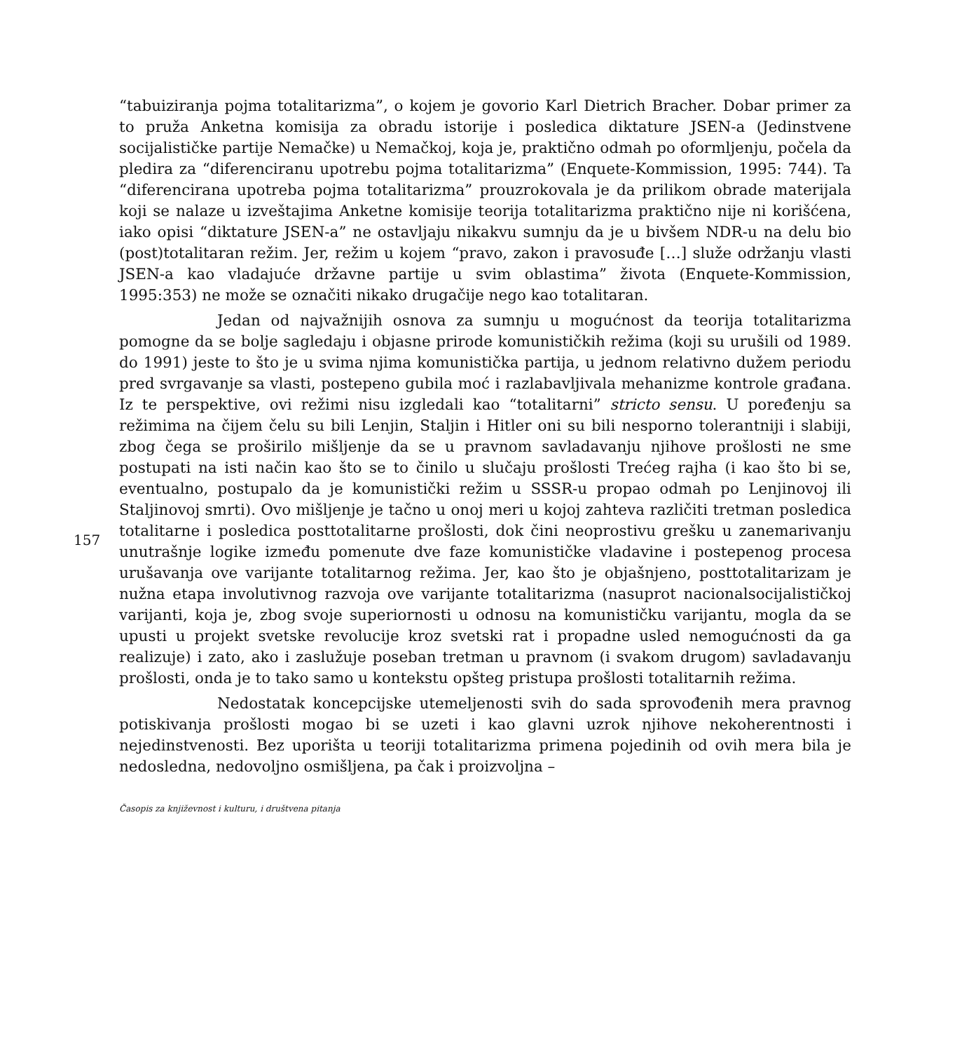“tabuiziranja pojma totalitarizma”, o kojem je govorio Karl Dietrich Bracher. Dobar primer za to pruža Anketna komisija za obradu istorije i posledica diktature JSEN-a (Jedinstvene socijalističke partije Nemačke) u Nemačkoj, koja je, praktično odmah po oformljenju, počela da pledira za “diferenciranu upotrebu pojma totalitarizma” (Enquete-Kommission, 1995: 744). Ta “diferencirana upotreba pojma totalitarizma” prouzrokovala je da prilikom obrade materijala koji se nalaze u izveštajima Anketne komisije teorija totalitarizma praktično nije ni korišćena, iako opisi “diktature JSEN-a” ne ostavljaju nikakvu sumnju da je u bivšem NDR-u na delu bio (post)totalitaran režim. Jer, režim u kojem “pravo, zakon i pravosuđe […] služe održanju vlasti JSEN-a kao vladajuće državne partije u svim oblastima” života (Enquete-Kommission, 1995:353) ne može se označiti nikako drugačije nego kao totalitaran.
Jedan od najvažnijih osnova za sumnju u mogućnost da teorija totalitarizma pomogne da se bolje sagledaju i objasne prirode komunističkih režima (koji su urušili od 1989. do 1991) jeste to što je u svima njima komunistička partija, u jednom relativno dužem periodu pred svrgavanje sa vlasti, postepeno gubila moć i razlabavljivala mehanizme kontrole građana. Iz te perspektive, ovi režimi nisu izgledali kao “totalitarni” stricto sensu. U poređenju sa režimima na čijem čelu su bili Lenjin, Staljin i Hitler oni su bili nesporno tolerantniji i slabiji, zbog čega se proširilo mišljenje da se u pravnom savladavanju njihove prošlosti ne sme postupati na isti način kao što se to činilo u slučaju prošlosti Trećeg rajha (i kao što bi se, eventualno, postupalo da je komunistički režim u SSSR-u propao odmah po Lenjinovoj ili Staljinovoj smrti). Ovo mišljenje je tačno u onoj meri u kojoj zahteva različiti tretman posledica totalitarne i posledica posttotalitarne prošlosti, dok čini neoprostivu grešku u zanemarivanju unutrašnje logike između pomenute dve faze komunističke vladavine i postepenog procesa urušavanja ove varijante totalitarnog režima. Jer, kao što je objašnjeno, posttotalitarizam je nužna etapa involutivnog razvoja ove varijante totalitarizma (nasuprot nacionalsocijalističkoj varijanti, koja je, zbog svoje superiornosti u odnosu na komunističku varijantu, mogla da se upusti u projekt svetske revolucije kroz svetski rat i propadne usled nemogućnosti da ga realizuje) i zato, ako i zaslužuje poseban tretman u pravnom (i svakom drugom) savladavanju prošlosti, onda je to tako samo u kontekstu opšteg pristupa prošlosti totalitarnih režima.
Nedostatak koncepcijske utemeljenosti svih do sada sprovođenih mera pravnog potiskivanja prošlosti mogao bi se uzeti i kao glavni uzrok njihove nekoherentnosti i nejedinstvenosti. Bez uporišta u teoriji totalitarizma primena pojedinih od ovih mera bila je nedosledna, nedovoljno osmišljena, pa čak i proizvoljna –
157
Časopis za književnost i kulturu, i društvena pitanja